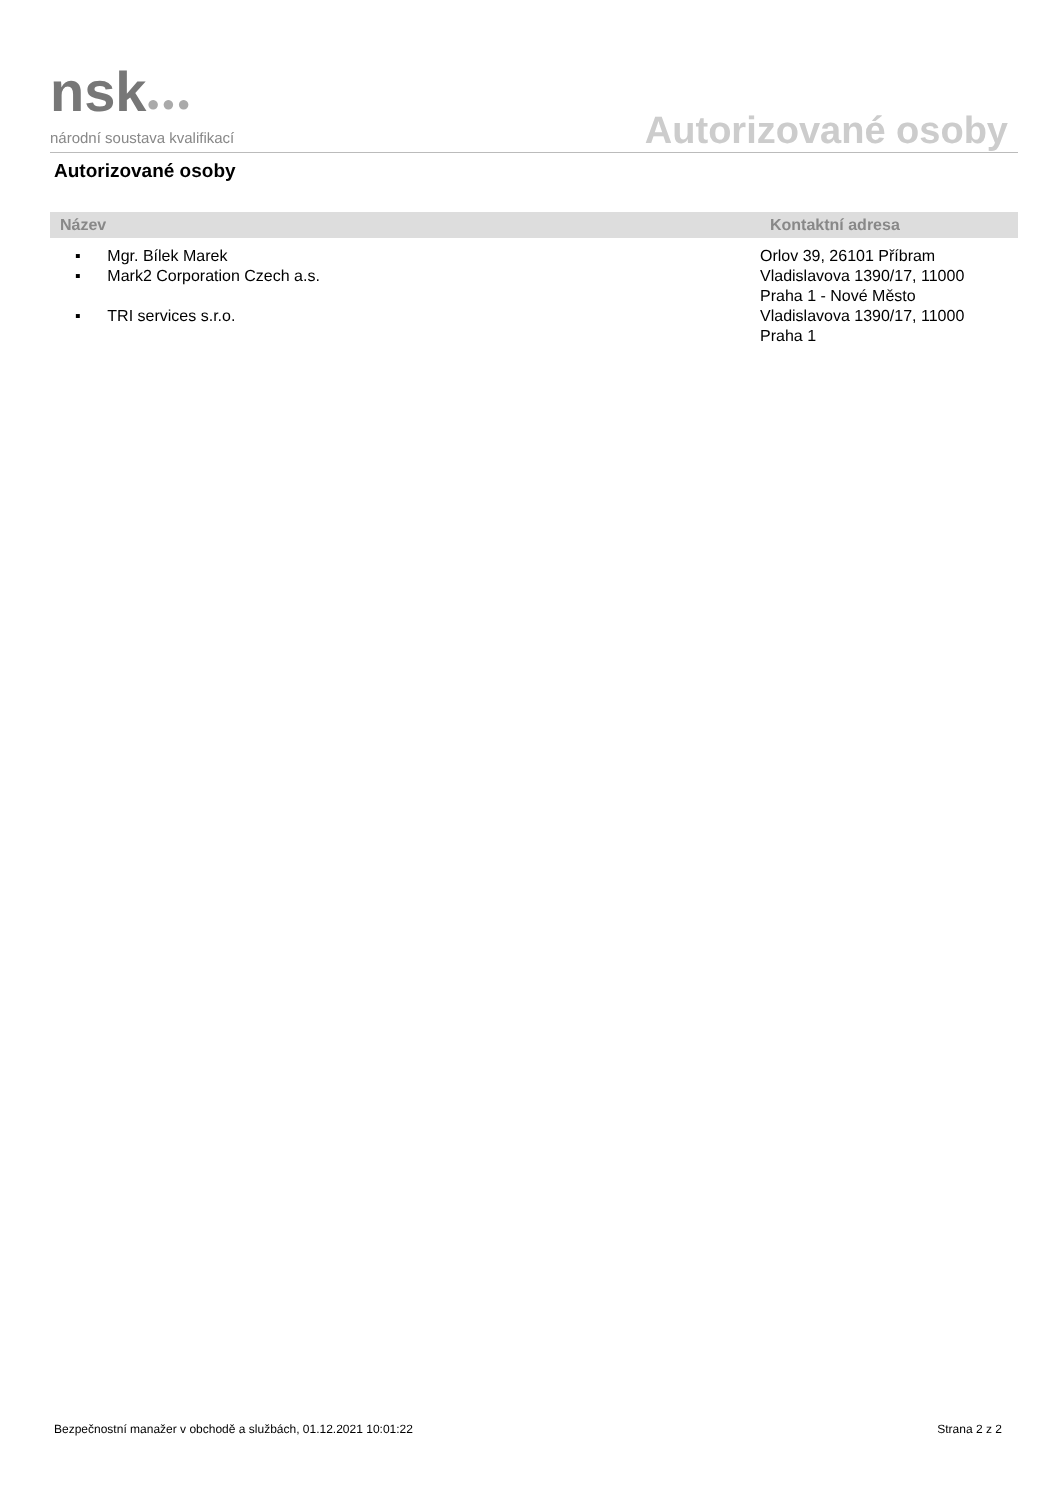nsk●●●
národní soustava kvalifikací
Autorizované osoby
Autorizované osoby
| Název | Kontaktní adresa |
| --- | --- |
| ▪ Mgr. Bílek Marek | Orlov 39, 26101 Příbram |
| ▪ Mark2 Corporation Czech a.s. | Vladislavova 1390/17, 11000 Praha 1 - Nové Město |
| ▪ TRI services s.r.o. | Vladislavova 1390/17, 11000 Praha 1 |
Bezpečnostní manažer v obchodě a službách, 01.12.2021 10:01:22 Strana 2 z 2